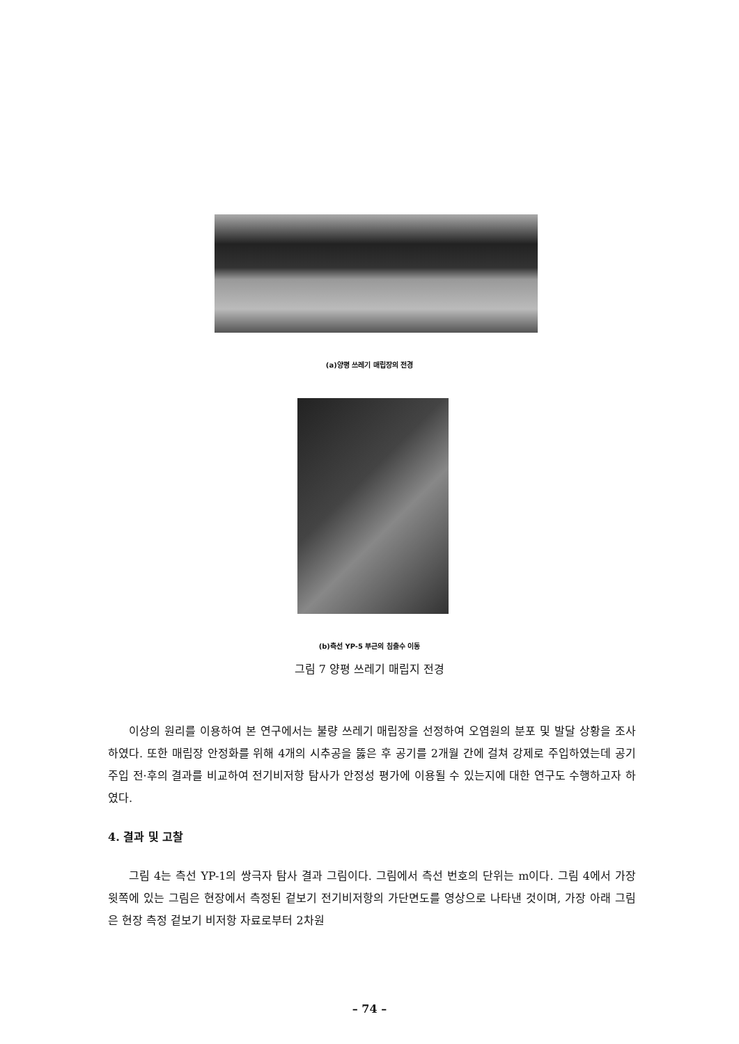(a)양평 쓰레기 매립장의 전경
(b)측선 YP-5 부근의 침출수 이동
그림 7 양평 쓰레기 매립지 전경
이상의 원리를 이용하여 본 연구에서는 불량 쓰레기 매립장을 선정하여 오염원의 분포 및 발달 상황을 조사하였다. 또한 매립장 안정화를 위해 4개의 시추공을 뚫은 후 공기를 2개월 간에 걸쳐 강제로 주입하였는데 공기 주입 전·후의 결과를 비교하여 전기비저항 탐사가 안정성 평가에 이용될 수 있는지에 대한 연구도 수행하고자 하였다.
4. 결과 및 고찰
그림 4는 측선 YP-1의 쌍극자 탐사 결과 그림이다. 그림에서 측선 번호의 단위는 m이다. 그림 4에서 가장 윗쪽에 있는 그림은 현장에서 측정된 겉보기 전기비저항의 가단면도를 영상으로 나타낸 것이며, 가장 아래 그림은 현장 측정 겉보기 비저항 자료로부터 2차원
– 74 –